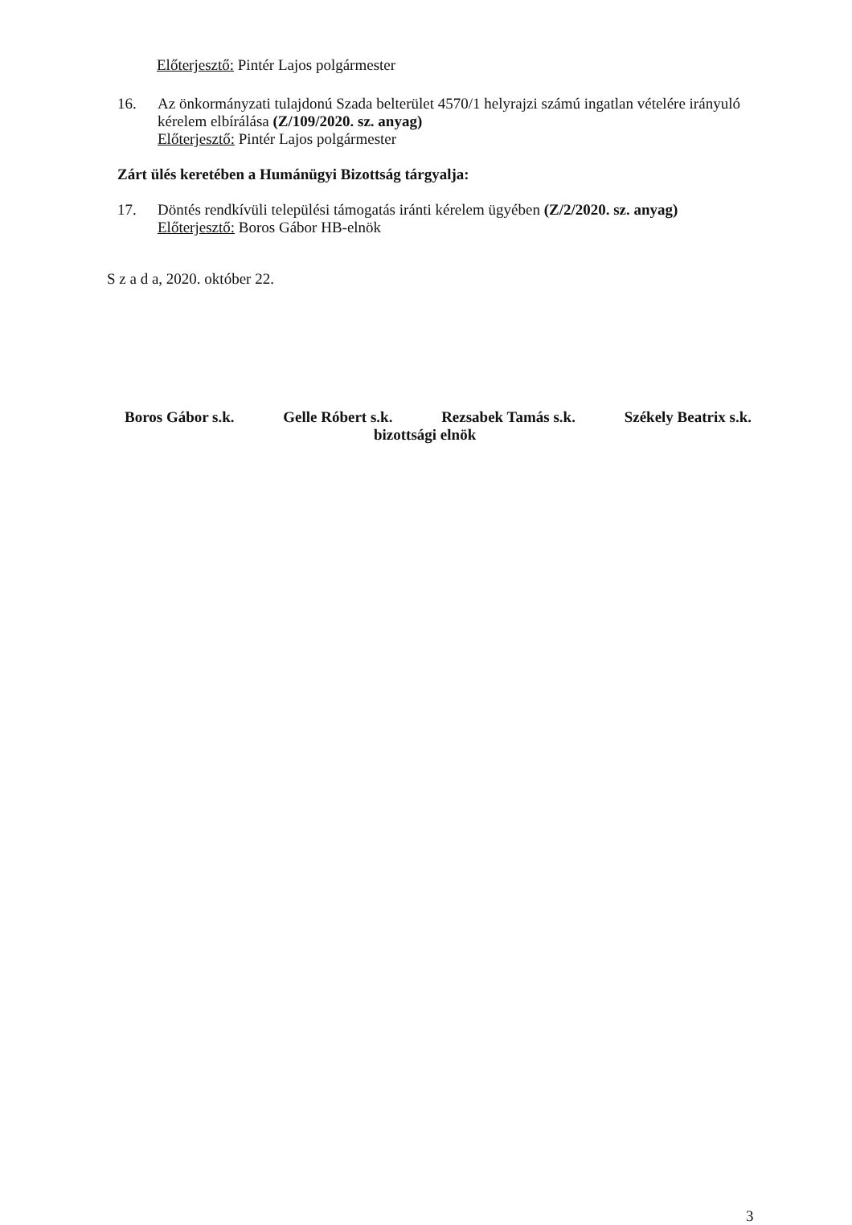Előterjesztő: Pintér Lajos polgármester
16. Az önkormányzati tulajdonú Szada belterület 4570/1 helyrajzi számú ingatlan vételére irányuló kérelem elbírálása (Z/109/2020. sz. anyag)
Előterjesztő: Pintér Lajos polgármester
Zárt ülés keretében a Humánügyi Bizottság tárgyalja:
17. Döntés rendkívüli települési támogatás iránti kérelem ügyében (Z/2/2020. sz. anyag)
Előterjesztő: Boros Gábor HB-elnök
S z a d a, 2020. október 22.
Boros Gábor s.k. Gelle Róbert s.k. Rezsabek Tamás s.k. Székely Beatrix s.k.
bizottsági elnök
3